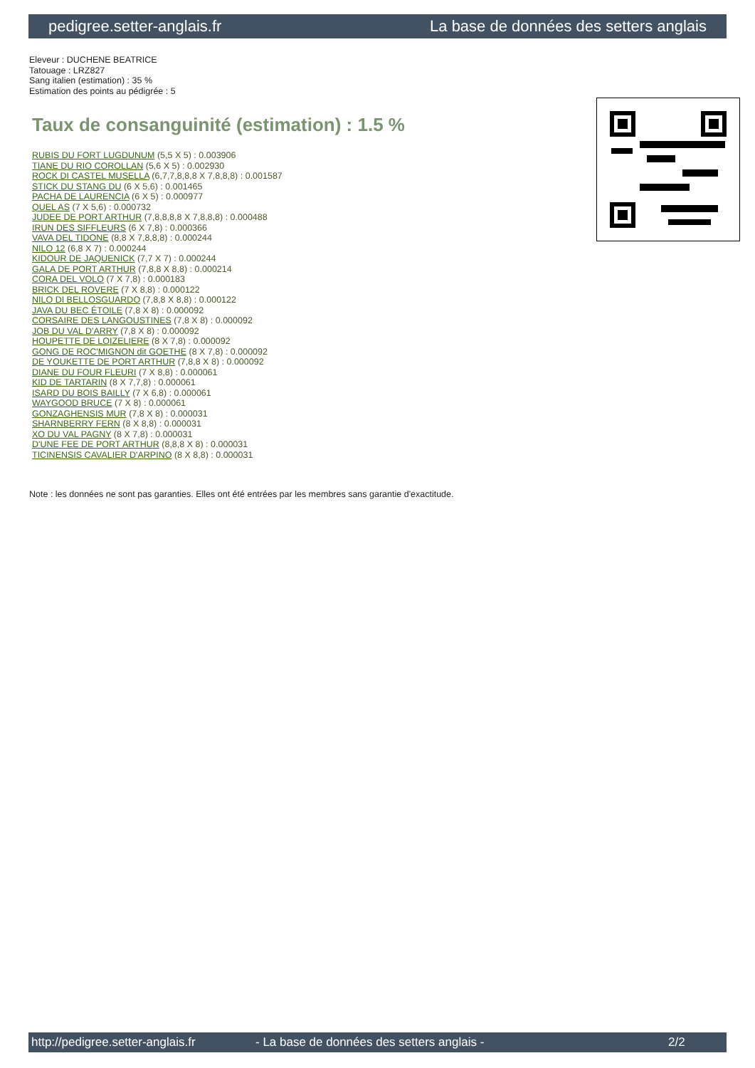pedigree.setter-anglais.fr La base de données des setters anglais
Eleveur : DUCHENE BEATRICE
Tatouage : LRZ827
Sang italien (estimation) : 35 %
Estimation des points au pédigrée : 5
Taux de consanguinité (estimation) : 1.5 %
RUBIS DU FORT LUGDUNUM (5,5 X 5) : 0.003906
TIANE DU RIO COROLLAN (5,6 X 5) : 0.002930
ROCK DI CASTEL MUSELLA (6,7,7,8,8,8 X 7,8,8,8) : 0.001587
STICK DU STANG DU (6 X 5,6) : 0.001465
PACHA DE LAURENCIA (6 X 5) : 0.000977
QUEL AS (7 X 5,6) : 0.000732
JUDEE DE PORT ARTHUR (7,8,8,8,8 X 7,8,8,8) : 0.000488
IRUN DES SIFFLEURS (6 X 7,8) : 0.000366
VAVA DEL TIDONE (8,8 X 7,8,8,8) : 0.000244
NILO 12 (6,8 X 7) : 0.000244
KIDOUR DE JAQUENICK (7,7 X 7) : 0.000244
GALA DE PORT ARTHUR (7,8,8 X 8,8) : 0.000214
CORA DEL VOLO (7 X 7,8) : 0.000183
BRICK DEL ROVERE (7 X 8,8) : 0.000122
NILO DI BELLOSGUARDO (7,8,8 X 8,8) : 0.000122
JAVA DU BEC ÉTOILE (7,8 X 8) : 0.000092
CORSAIRE DES LANGOUSTINES (7,8 X 8) : 0.000092
JOB DU VAL D'ARRY (7,8 X 8) : 0.000092
HOUPETTE DE LOIZELIERE (8 X 7,8) : 0.000092
GONG DE ROC'MIGNON dit GOETHE (8 X 7,8) : 0.000092
DE YOUKETTE DE PORT ARTHUR (7,8,8 X 8) : 0.000092
DIANE DU FOUR FLEURI (7 X 8,8) : 0.000061
KID DE TARTARIN (8 X 7,7,8) : 0.000061
ISARD DU BOIS BAILLY (7 X 6,8) : 0.000061
WAYGOOD BRUCE (7 X 8) : 0.000061
GONZAGHENSIS MUR (7,8 X 8) : 0.000031
SHARNBERRY FERN (8 X 8,8) : 0.000031
XO DU VAL PAGNY (8 X 7,8) : 0.000031
D'UNE FEE DE PORT ARTHUR (8,8,8 X 8) : 0.000031
TICINENSIS CAVALIER D'ARPINO (8 X 8,8) : 0.000031
Note : les données ne sont pas garanties. Elles ont été entrées par les membres sans garantie d'exactitude.
http://pedigree.setter-anglais.fr - La base de données des setters anglais - 2/2